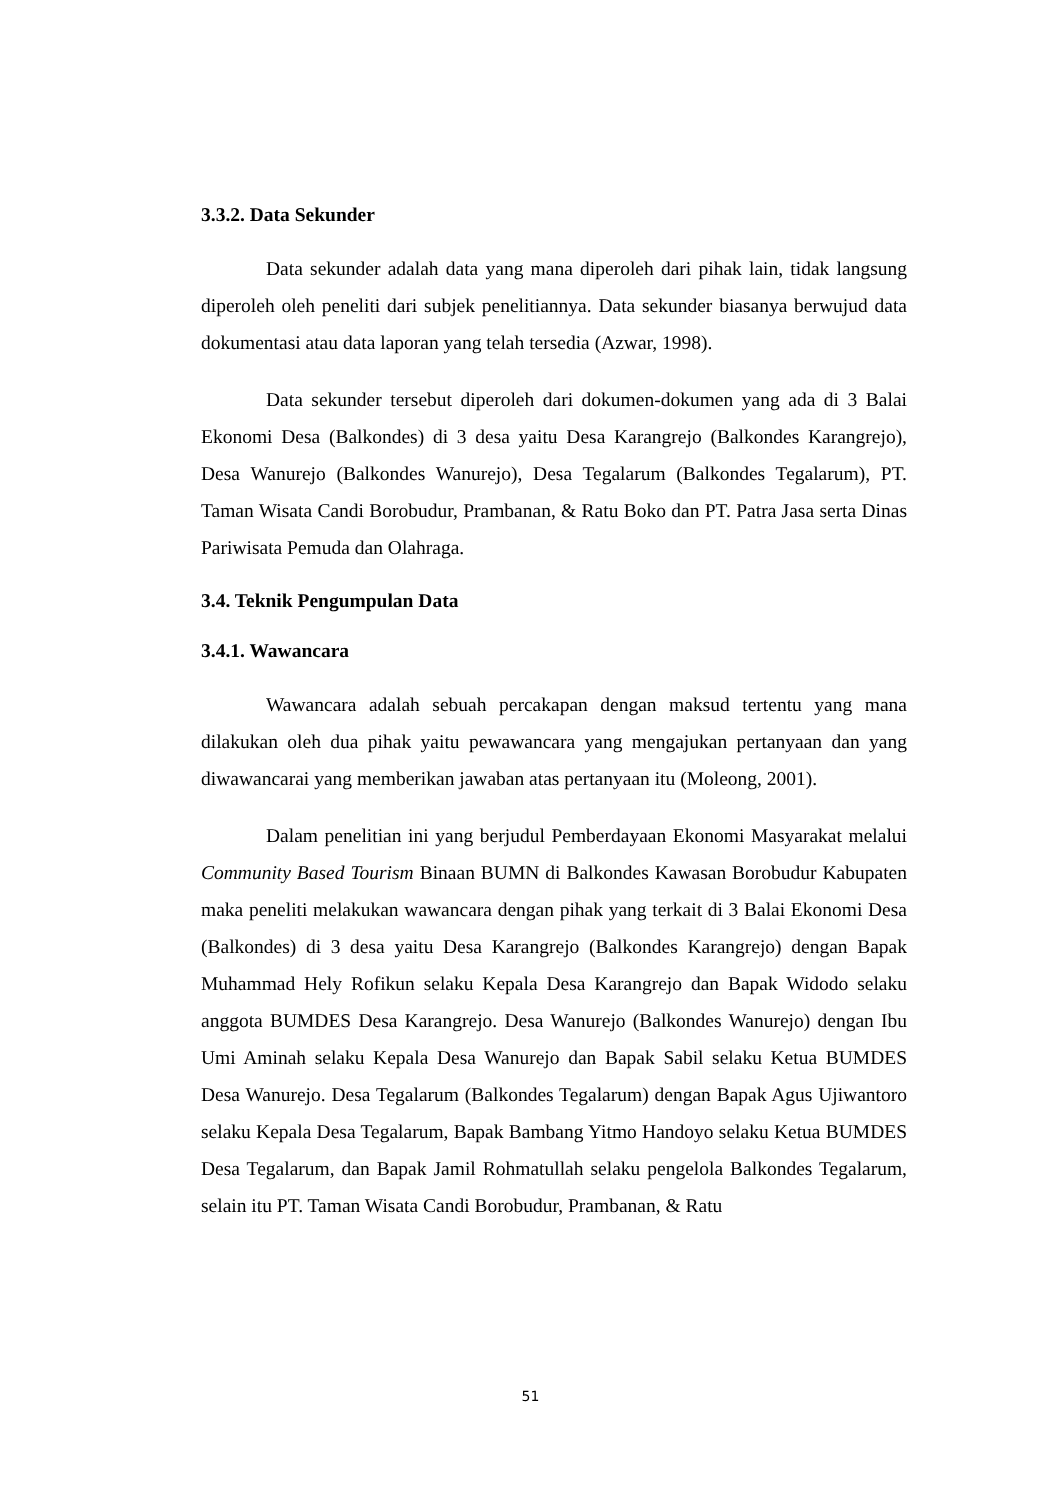3.3.2. Data Sekunder
Data sekunder adalah data yang mana diperoleh dari pihak lain, tidak langsung diperoleh oleh peneliti dari subjek penelitiannya. Data sekunder biasanya berwujud data dokumentasi atau data laporan yang telah tersedia (Azwar, 1998).
Data sekunder tersebut diperoleh dari dokumen-dokumen yang ada di 3 Balai Ekonomi Desa (Balkondes) di 3 desa yaitu Desa Karangrejo (Balkondes Karangrejo), Desa Wanurejo (Balkondes Wanurejo), Desa Tegalarum (Balkondes Tegalarum), PT. Taman Wisata Candi Borobudur, Prambanan, & Ratu Boko dan PT. Patra Jasa serta Dinas Pariwisata Pemuda dan Olahraga.
3.4. Teknik Pengumpulan Data
3.4.1. Wawancara
Wawancara adalah sebuah percakapan dengan maksud tertentu yang mana dilakukan oleh dua pihak yaitu pewawancara yang mengajukan pertanyaan dan yang diwawancarai yang memberikan jawaban atas pertanyaan itu (Moleong, 2001).
Dalam penelitian ini yang berjudul Pemberdayaan Ekonomi Masyarakat melalui Community Based Tourism Binaan BUMN di Balkondes Kawasan Borobudur Kabupaten maka peneliti melakukan wawancara dengan pihak yang terkait di 3 Balai Ekonomi Desa (Balkondes) di 3 desa yaitu Desa Karangrejo (Balkondes Karangrejo) dengan Bapak Muhammad Hely Rofikun selaku Kepala Desa Karangrejo dan Bapak Widodo selaku anggota BUMDES Desa Karangrejo. Desa Wanurejo (Balkondes Wanurejo) dengan Ibu Umi Aminah selaku Kepala Desa Wanurejo dan Bapak Sabil selaku Ketua BUMDES Desa Wanurejo. Desa Tegalarum (Balkondes Tegalarum) dengan Bapak Agus Ujiwantoro selaku Kepala Desa Tegalarum, Bapak Bambang Yitmo Handoyo selaku Ketua BUMDES Desa Tegalarum, dan Bapak Jamil Rohmatullah selaku pengelola Balkondes Tegalarum, selain itu PT. Taman Wisata Candi Borobudur, Prambanan, & Ratu
51